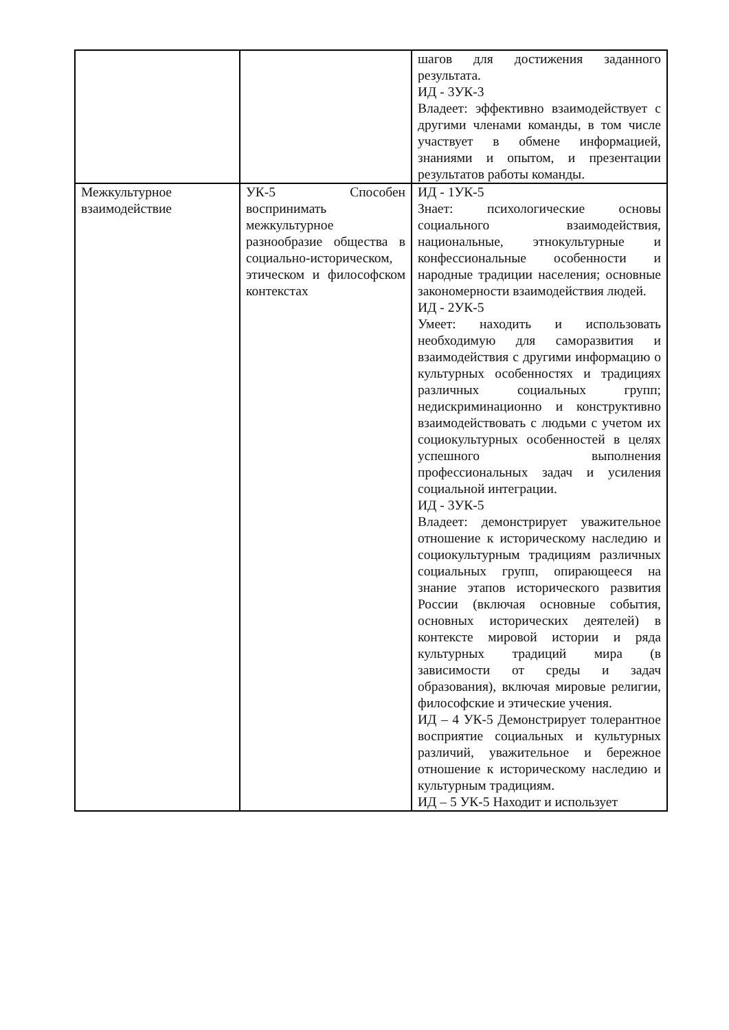| | | шагов для достижения заданного результата. ИД - 3УК-3 Владеет: эффективно взаимодействует с другими членами команды, в том числе участвует в обмене информацией, знаниями и опытом, и презентации результатов работы команды. |
| Межкультурное взаимодействие | УК-5 Способен воспринимать межкультурное разнообразие общества в социально-историческом, этическом и философском контекстах | ИД - 1УК-5 Знает: психологические основы социального взаимодействия, национальные, этнокультурные и конфессиональные особенности и народные традиции населения; основные закономерности взаимодействия людей. ИД - 2УК-5 Умеет: находить и использовать необходимую для саморазвития и взаимодействия с другими информацию о культурных особенностях и традициях различных социальных групп; недискриминационно и конструктивно взаимодействовать с людьми с учетом их социокультурных особенностей в целях успешного выполнения профессиональных задач и усиления социальной интеграции. ИД - 3УК-5 Владеет: демонстрирует уважительное отношение к историческому наследию и социокультурным традициям различных социальных групп, опирающееся на знание этапов исторического развития России (включая основные события, основных исторических деятелей) в контексте мировой истории и ряда культурных традиций мира (в зависимости от среды и задач образования), включая мировые религии, философские и этические учения. ИД – 4 УК-5 Демонстрирует толерантное восприятие социальных и культурных различий, уважительное и бережное отношение к историческому наследию и культурным традициям. ИД – 5 УК-5 Находит и использует |